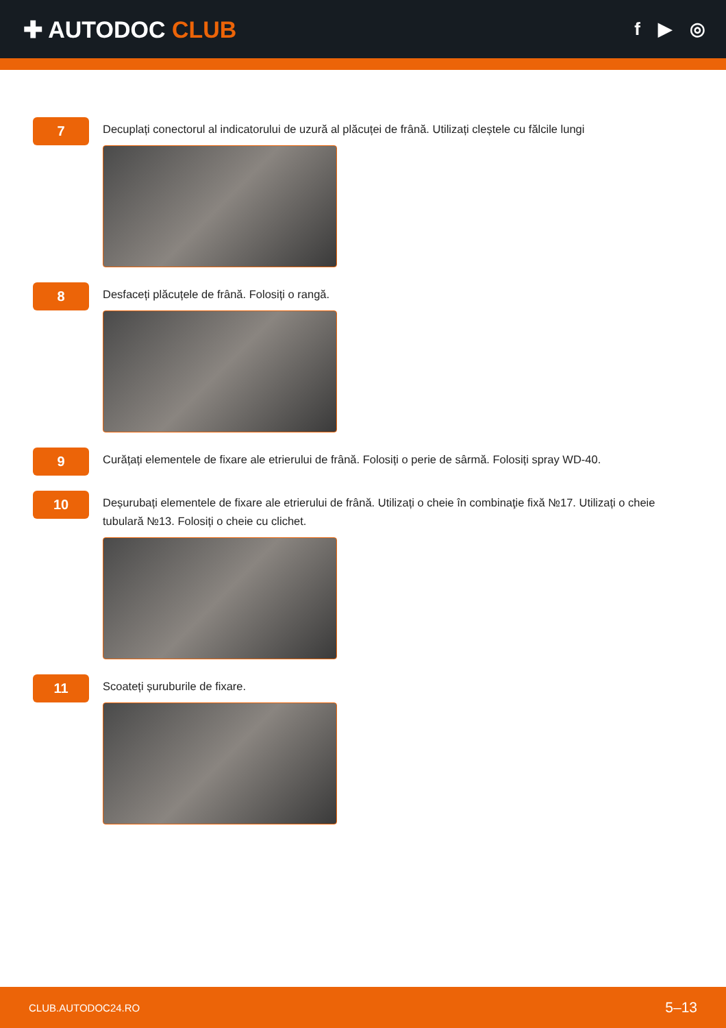✚ AUTODOC CLUB
f ▶ ◎
7
Decuplați conectorul al indicatorului de uzură al plăcuței de frână. Utilizați cleștele cu fălcile lungi
8
Desfaceți plăcuțele de frână. Folosiți o rangă.
9
Curățați elementele de fixare ale etrierului de frână. Folosiți o perie de sârmă. Folosiți spray WD-40.
10
Deșurubați elementele de fixare ale etrierului de frână. Utilizați o cheie în combinaţie fixă №17. Utilizați o cheie tubulară №13. Folosiți o cheie cu clichet.
11
Scoateți șuruburile de fixare.
CLUB.AUTODOC24.RO 5–13